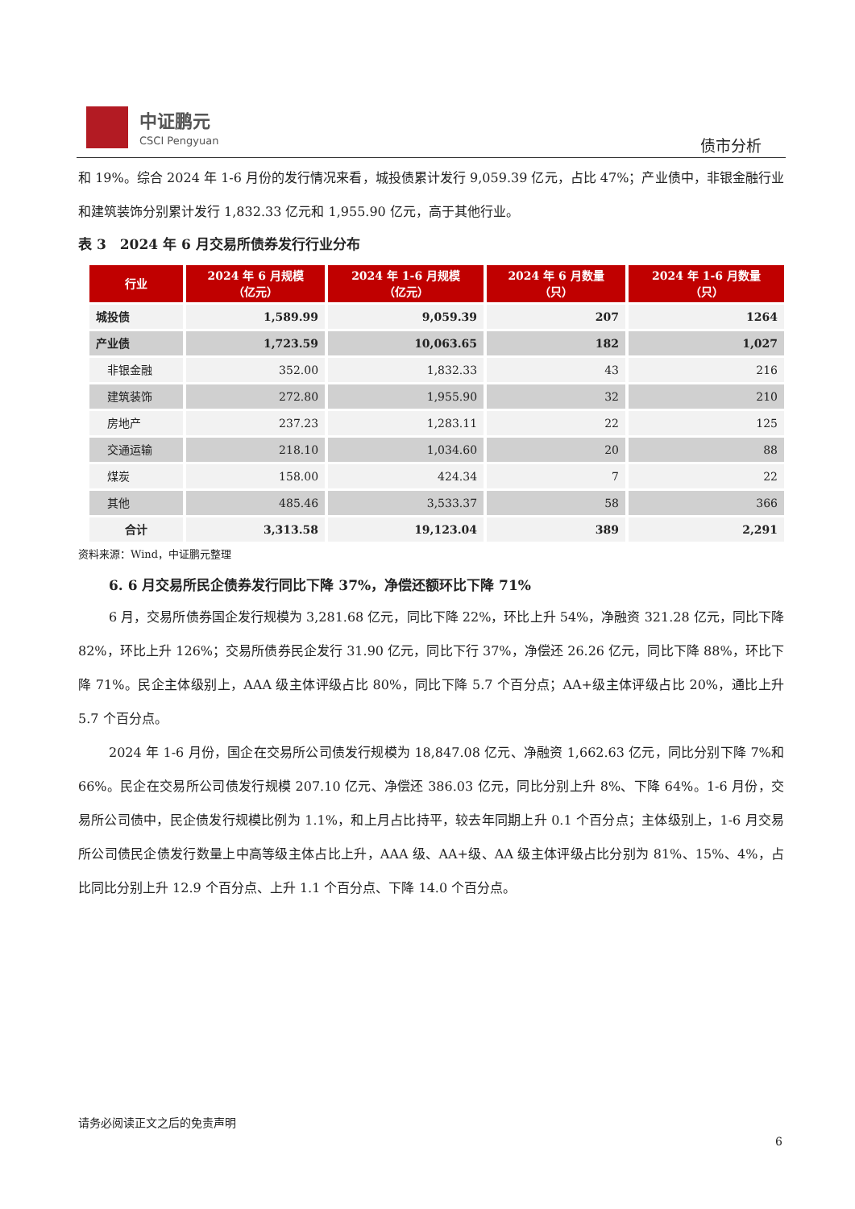中证鹏元
CSCI Pengyuan
债市分析
和 19%。综合 2024 年 1-6 月份的发行情况来看，城投债累计发行 9,059.39 亿元，占比 47%；产业债中，非银金融行业和建筑装饰分别累计发行 1,832.33 亿元和 1,955.90 亿元，高于其他行业。
表 3　2024 年 6 月交易所债券发行行业分布
| 行业 | 2024 年 6 月规模 （亿元） | 2024 年 1-6 月规模 （亿元） | 2024 年 6 月数量 （只） | 2024 年 1-6 月数量 （只） |
| --- | --- | --- | --- | --- |
| 城投债 | 1,589.99 | 9,059.39 | 207 | 1264 |
| 产业债 | 1,723.59 | 10,063.65 | 182 | 1,027 |
| 非银金融 | 352.00 | 1,832.33 | 43 | 216 |
| 建筑装饰 | 272.80 | 1,955.90 | 32 | 210 |
| 房地产 | 237.23 | 1,283.11 | 22 | 125 |
| 交通运输 | 218.10 | 1,034.60 | 20 | 88 |
| 煤炭 | 158.00 | 424.34 | 7 | 22 |
| 其他 | 485.46 | 3,533.37 | 58 | 366 |
| 合计 | 3,313.58 | 19,123.04 | 389 | 2,291 |
资料来源：Wind，中证鹏元整理
6. 6 月交易所民企债券发行同比下降 37%，净偿还额环比下降 71%
6 月，交易所债券国企发行规模为 3,281.68 亿元，同比下降 22%，环比上升 54%，净融资 321.28 亿元，同比下降 82%，环比上升 126%；交易所债券民企发行 31.90 亿元，同比下行 37%，净偿还 26.26 亿元，同比下降 88%，环比下降 71%。民企主体级别上，AAA 级主体评级占比 80%，同比下降 5.7 个百分点；AA+级主体评级占比 20%，通比上升 5.7 个百分点。
2024 年 1-6 月份，国企在交易所公司债发行规模为 18,847.08 亿元、净融资 1,662.63 亿元，同比分别下降 7%和 66%。民企在交易所公司债发行规模 207.10 亿元、净偿还 386.03 亿元，同比分别上升 8%、下降 64%。1-6 月份，交易所公司债中，民企债发行规模比例为 1.1%，和上月占比持平，较去年同期上升 0.1 个百分点；主体级别上，1-6 月交易所公司债民企债发行数量上中高等级主体占比上升，AAA 级、AA+级、AA 级主体评级占比分别为 81%、15%、4%，占比同比分别上升 12.9 个百分点、上升 1.1 个百分点、下降 14.0 个百分点。
请务必阅读正文之后的免责声明
6